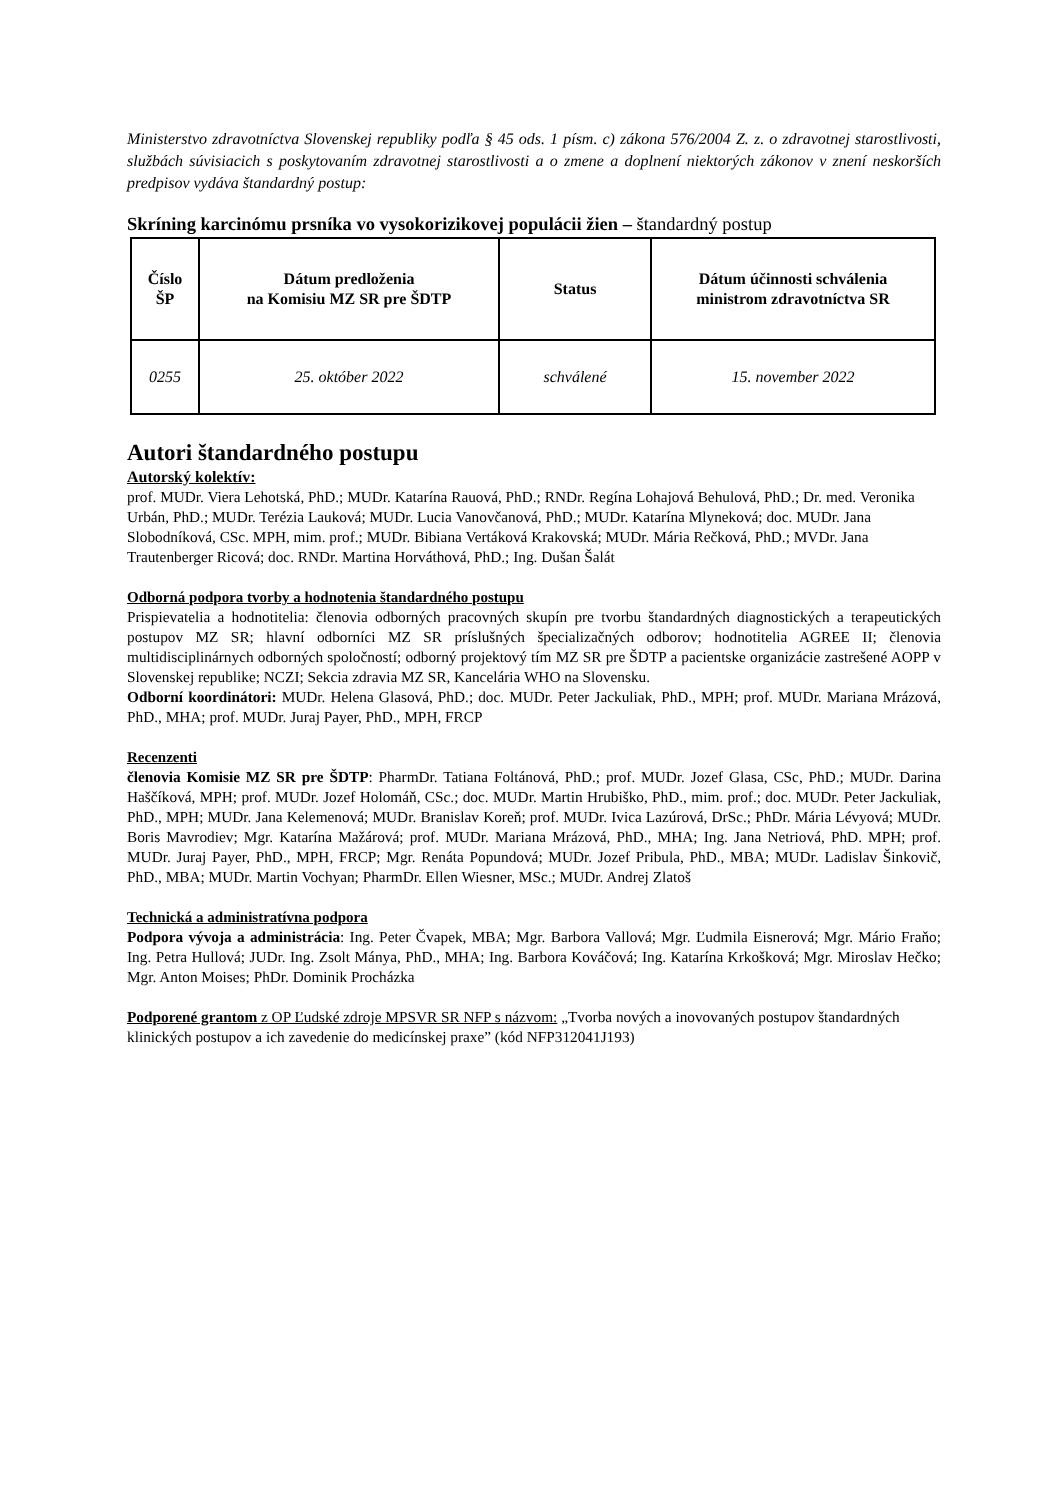Ministerstvo zdravotníctva Slovenskej republiky podľa § 45 ods. 1 písm. c) zákona 576/2004 Z. z. o zdravotnej starostlivosti, službách súvisiacich s poskytovaním zdravotnej starostlivosti a o zmene a doplnení niektorých zákonov v znení neskorších predpisov vydáva štandardný postup:
Skríning karcinómu prsníka vo vysokorizikovej populácii žien – štandardný postup
| Číslo ŠP | Dátum predloženia na Komisiu MZ SR pre ŠDTP | Status | Dátum účinnosti schválenia ministrom zdravotníctva SR |
| --- | --- | --- | --- |
| 0255 | 25. október 2022 | schválené | 15. november 2022 |
Autori štandardného postupu
Autorský kolektív:
prof. MUDr. Viera Lehotská, PhD.; MUDr. Katarína Rauová, PhD.; RNDr. Regína Lohajová Behulová, PhD.; Dr. med. Veronika Urbán, PhD.; MUDr. Terézia Lauková; MUDr. Lucia Vanovčanová, PhD.; MUDr. Katarína Mlyneková; doc. MUDr. Jana Slobodníková, CSc. MPH, mim. prof.; MUDr. Bibiana Vertáková Krakovská; MUDr. Mária Rečková, PhD.; MVDr. Jana Trautenberger Ricová; doc. RNDr. Martina Horváthová, PhD.; Ing. Dušan Šalát
Odborná podpora tvorby a hodnotenia štandardného postupu
Prispievatelia a hodnotitelia: členovia odborných pracovných skupín pre tvorbu štandardných diagnostických a terapeutických postupov MZ SR; hlavní odborníci MZ SR príslušných špecializačných odborov; hodnotitelia AGREE II; členovia multidisciplinárnych odborných spoločností; odborný projektový tím MZ SR pre ŠDTP a pacientske organizácie zastrešené AOPP v Slovenskej republike; NCZI; Sekcia zdravia MZ SR, Kancelária WHO na Slovensku.
Odborní koordinátori: MUDr. Helena Glasová, PhD.; doc. MUDr. Peter Jackuliak, PhD., MPH; prof. MUDr. Mariana Mrázová, PhD., MHA; prof. MUDr. Juraj Payer, PhD., MPH, FRCP
Recenzenti
členovia Komisie MZ SR pre ŠDTP: PharmDr. Tatiana Foltánová, PhD.; prof. MUDr. Jozef Glasa, CSc, PhD.; MUDr. Darina Haščíková, MPH; prof. MUDr. Jozef Holomáň, CSc.; doc. MUDr. Martin Hrubiško, PhD., mim. prof.; doc. MUDr. Peter Jackuliak, PhD., MPH; MUDr. Jana Kelemenová; MUDr. Branislav Koreň; prof. MUDr. Ivica Lazúrová, DrSc.; PhDr. Mária Lévyová; MUDr. Boris Mavrodiev; Mgr. Katarína Mažárová; prof. MUDr. Mariana Mrázová, PhD., MHA; Ing. Jana Netriová, PhD. MPH; prof. MUDr. Juraj Payer, PhD., MPH, FRCP; Mgr. Renáta Popundová; MUDr. Jozef Pribula, PhD., MBA; MUDr. Ladislav Šinkovič, PhD., MBA; MUDr. Martin Vochyan; PharmDr. Ellen Wiesner, MSc.; MUDr. Andrej Zlatoš
Technická a administratívna podpora
Podpora vývoja a administrácia: Ing. Peter Čvapek, MBA; Mgr. Barbora Vallová; Mgr. Ľudmila Eisnerová; Mgr. Mário Fraňo; Ing. Petra Hullová; JUDr. Ing. Zsolt Mánya, PhD., MHA; Ing. Barbora Kováčová; Ing. Katarína Krkošková; Mgr. Miroslav Hečko; Mgr. Anton Moises; PhDr. Dominik Procházka
Podporené grantom z OP Ľudské zdroje MPSVR SR NFP s názvom: „Tvorba nových a inovovaných postupov štandardných klinických postupov a ich zavedenie do medicínskej praxe” (kód NFP312041J193)